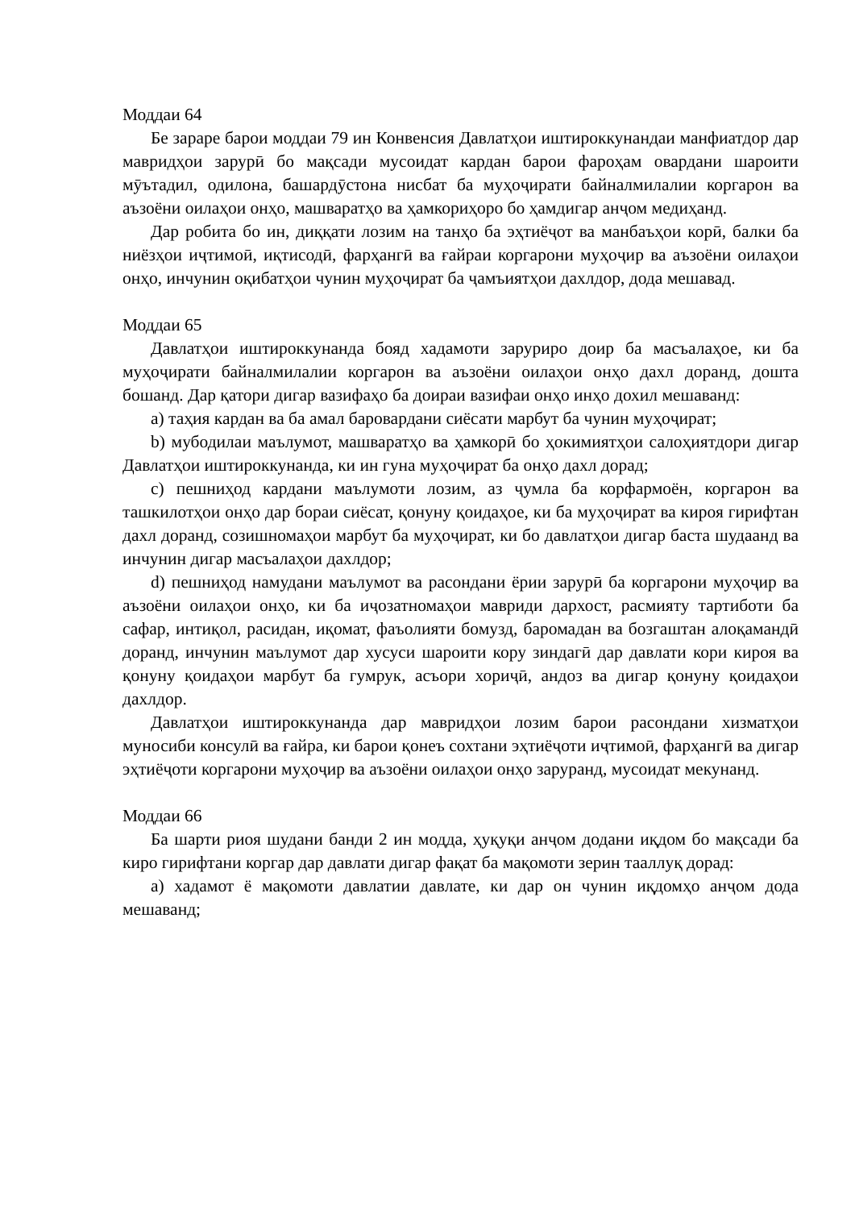Моддаи 64
Бе зараре барои моддаи 79 ин Конвенсия Давлатҳои иштироккунандаи манфиатдор дар мавридҳои зарурӣ бо мақсади мусоидат кардан барои фароҳам овардани шароити мӯътадил, одилона, башардӯстона нисбат ба муҳоҷирати байналмилалии коргарон ва аъзоёни оилаҳои онҳо, машваратҳо ва ҳамкориҳоро бо ҳамдигар анҷом медиҳанд.
Дар робита бо ин, диққати лозим на танҳо ба эҳтиёҷот ва манбаъҳои корӣ, балки ба ниёзҳои иҷтимоӣ, иқтисодӣ, фарҳангӣ ва ғайраи коргарони муҳоҷир ва аъзоёни оилаҳои онҳо, инчунин оқибатҳои чунин муҳоҷират ба ҷамъиятҳои дахлдор, дода мешавад.
Моддаи 65
Давлатҳои иштироккунанда бояд хадамоти заруриро доир ба масъалаҳое, ки ба муҳоҷирати байналмилалии коргарон ва аъзоёни оилаҳои онҳо дахл доранд, дошта бошанд. Дар қатори дигар вазифаҳо ба доираи вазифаи онҳо инҳо дохил мешаванд:
a) таҳия кардан ва ба амал баровардани сиёсати марбут ба чунин муҳоҷират;
b) мубодилаи маълумот, машваратҳо ва ҳамкорӣ бо ҳокимиятҳои салоҳиятдори дигар Давлатҳои иштироккунанда, ки ин гуна муҳоҷират ба онҳо дахл дорад;
c) пешниҳод кардани маълумоти лозим, аз ҷумла ба корфармоён, коргарон ва ташкилотҳои онҳо дар бораи сиёсат, қонуну қоидаҳое, ки ба муҳоҷират ва кироя гирифтан дахл доранд, созишномаҳои марбут ба муҳоҷират, ки бо давлатҳои дигар баста шудаанд ва инчунин дигар масъалаҳои дахлдор;
d) пешниҳод намудани маълумот ва расондани ёрии зарурӣ ба коргарони муҳоҷир ва аъзоёни оилаҳои онҳо, ки ба иҷозатномаҳои мавриди дархост, расмияту тартиботи ба сафар, интиқол, расидан, иқомат, фаъолияти бомузд, баромадан ва бозгаштан алоқамандӣ доранд, инчунин маълумот дар хусуси шароити кору зиндагӣ дар давлати кори кироя ва қонуну қоидаҳои марбут ба гумрук, асъори хориҷӣ, андоз ва дигар қонуну қоидаҳои дахлдор.
Давлатҳои иштироккунанда дар мавридҳои лозим барои расондани хизматҳои муносиби консулӣ ва ғайра, ки барои қонеъ сохтани эҳтиёҷоти иҷтимоӣ, фарҳангӣ ва дигар эҳтиёҷоти коргарони муҳоҷир ва аъзоёни оилаҳои онҳо заруранд, мусоидат мекунанд.
Моддаи 66
Ба шарти риоя шудани банди 2 ин модда, ҳуқуқи анҷом додани иқдом бо мақсади ба киро гирифтани коргар дар давлати дигар фақат ба мақомоти зерин тааллуқ дорад:
a) хадамот ё мақомоти давлатии давлате, ки дар он чунин иқдомҳо анҷом дода мешаванд;